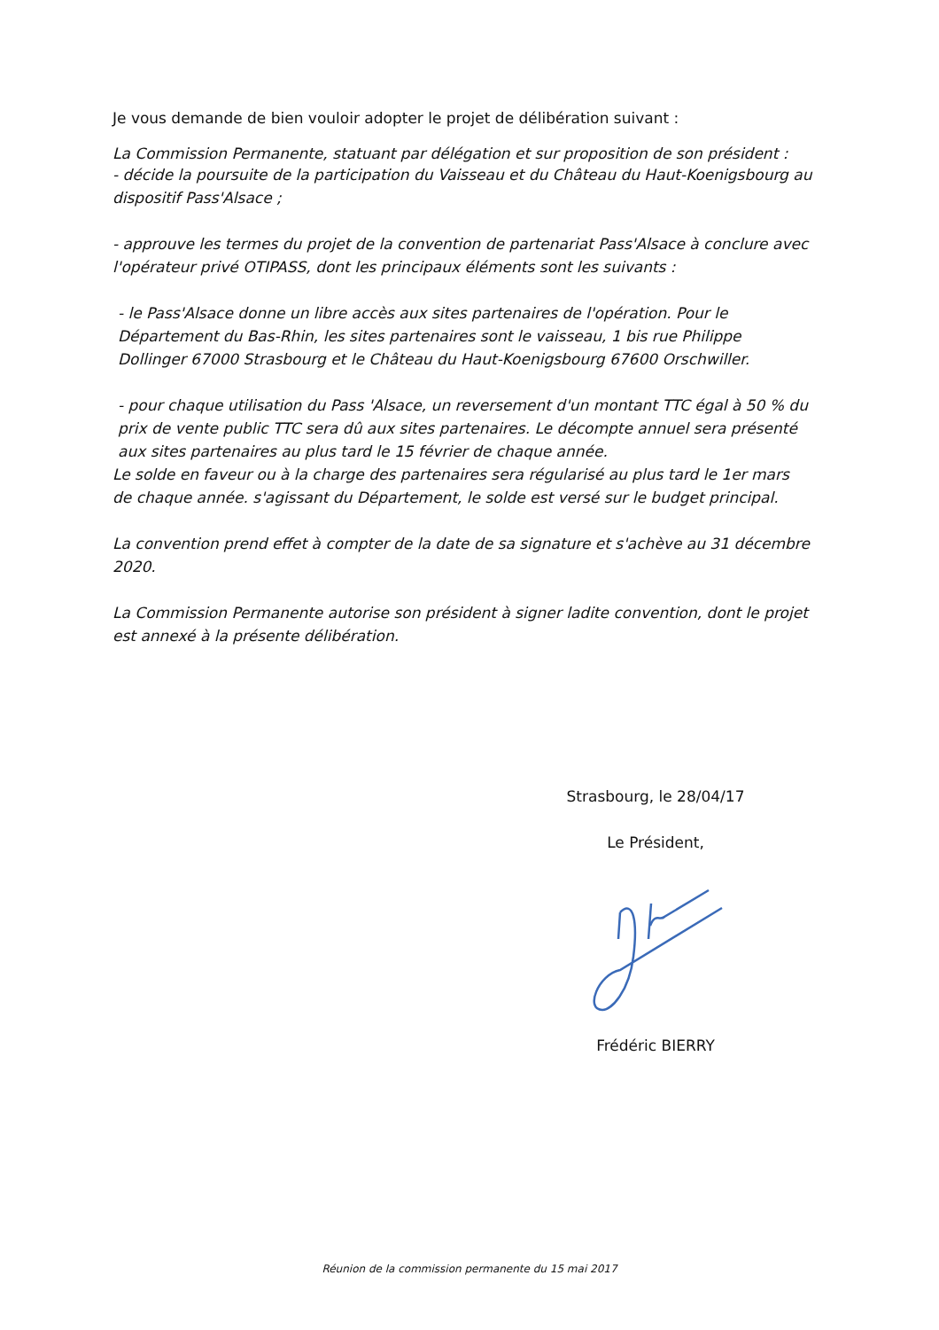Je vous demande de bien vouloir adopter le projet de délibération suivant :
La Commission Permanente, statuant par délégation et sur proposition de son président :
- décide la poursuite de la participation du Vaisseau et du Château du Haut-Koenigsbourg au dispositif Pass'Alsace ;
- approuve les termes du projet de la convention de partenariat Pass'Alsace à conclure avec l'opérateur privé OTIPASS, dont les principaux éléments sont les suivants :
- le Pass'Alsace donne un libre accès aux sites partenaires de l'opération. Pour le Département du Bas-Rhin, les sites partenaires sont le vaisseau, 1 bis rue Philippe Dollinger 67000 Strasbourg et le Château du Haut-Koenigsbourg 67600 Orschwiller.
- pour chaque utilisation du Pass 'Alsace, un reversement d'un montant TTC égal à 50 % du prix de vente public TTC sera dû aux sites partenaires. Le décompte annuel sera présenté aux sites partenaires au plus tard le 15 février de chaque année.
Le solde en faveur ou à la charge des partenaires sera régularisé au plus tard le 1er mars de chaque année. s'agissant du Département, le solde est versé sur le budget principal.
La convention prend effet à compter de la date de sa signature et s'achève au 31 décembre 2020.
La Commission Permanente autorise son président à signer ladite convention, dont le projet est annexé à la présente délibération.
Strasbourg, le 28/04/17
Le Président,
Frédéric BIERRY
Réunion de la commission permanente du 15 mai 2017